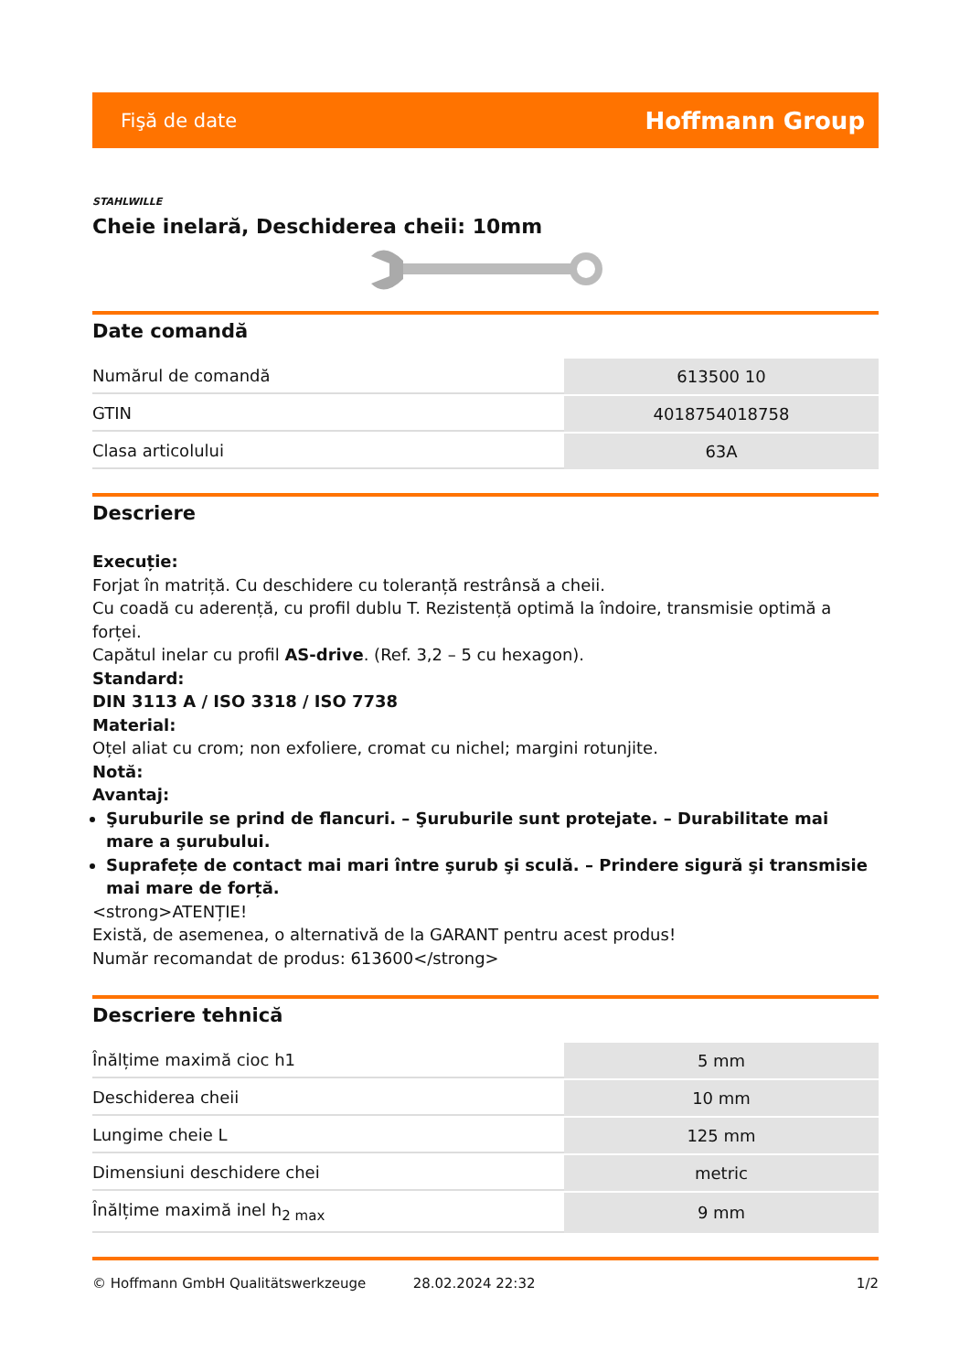Fişă de date Hoffmann Group
STAHLWILLE
Cheie inelară, Deschiderea cheii: 10mm
Date comandă
| Numărul de comandă | 613500 10 |
| GTIN | 4018754018758 |
| Clasa articolului | 63A |
Descriere
Execuție:
Forjat în matriță. Cu deschidere cu toleranță restrânsă a cheii.
Cu coadă cu aderență, cu profil dublu T. Rezistență optimă la îndoire, transmisie optimă a forței.
Capătul inelar cu profil AS-drive. (Ref. 3,2 – 5 cu hexagon).
Standard:
DIN 3113 A / ISO 3318 / ISO 7738
Material:
Oțel aliat cu crom; non exfoliere, cromat cu nichel; margini rotunjite.
Notă:
Avantaj:
Şuruburile se prind de flancuri. – Şuruburile sunt protejate. – Durabilitate mai mare a şurubului.
Suprafețe de contact mai mari între şurub şi sculă. – Prindere sigură şi transmisie mai mare de forță.
<strong>ATENȚIE!
Există, de asemenea, o alternativă de la GARANT pentru acest produs!
Număr recomandat de produs: 613600</strong>
Descriere tehnică
| Înălțime maximă cioc h1 | 5 mm |
| Deschiderea cheii | 10 mm |
| Lungime cheie L | 125 mm |
| Dimensiuni deschidere chei | metric |
| Înălțime maximă inel h<sub>2 max</sub> | 9 mm |
© Hoffmann GmbH Qualitätswerkzeuge 28.02.2024 22:32 1/2